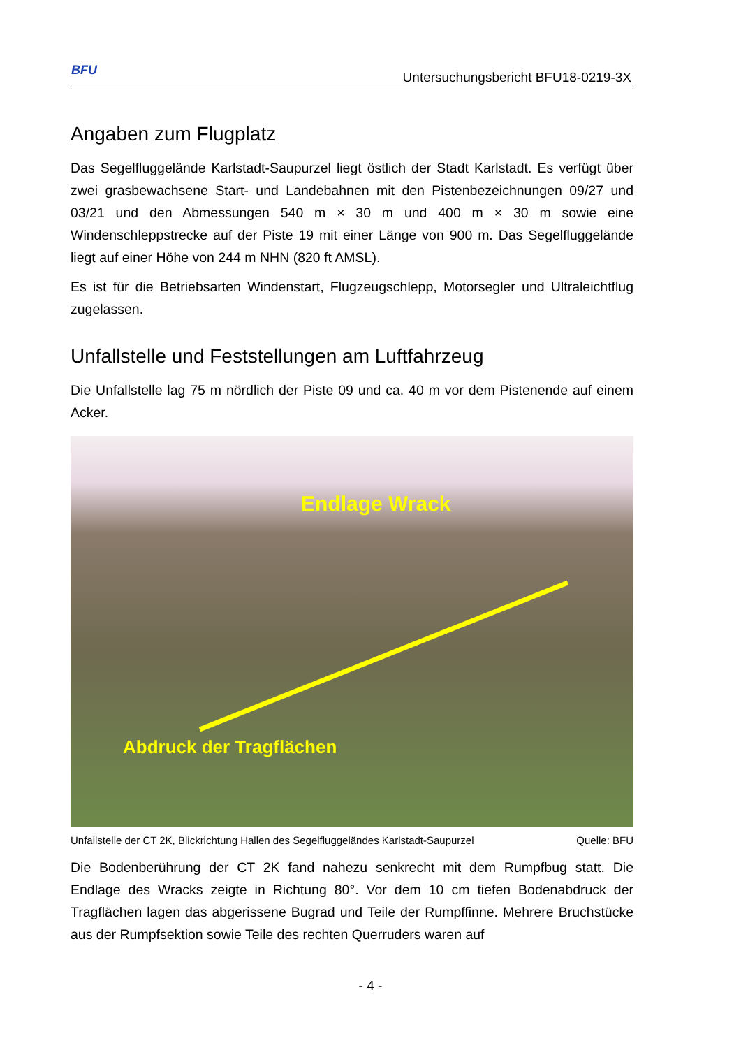BFU
Untersuchungsbericht BFU18-0219-3X
Angaben zum Flugplatz
Das Segelfluggelände Karlstadt-Saupurzel liegt östlich der Stadt Karlstadt. Es verfügt über zwei grasbewachsene Start- und Landebahnen mit den Pistenbezeichnungen 09/27 und 03/21 und den Abmessungen 540 m × 30 m und 400 m × 30 m sowie eine Windenschleppstrecke auf der Piste 19 mit einer Länge von 900 m. Das Segelflugge­lände liegt auf einer Höhe von 244 m NHN (820 ft AMSL).
Es ist für die Betriebsarten Windenstart, Flugzeugschlepp, Motorsegler und Ultra­leichtflug zugelassen.
Unfallstelle und Feststellungen am Luftfahrzeug
Die Unfallstelle lag 75 m nördlich der Piste 09 und ca. 40 m vor dem Pistenende auf einem Acker.
Endlage Wrack
Abdruck der Tragflächen
Unfallstelle der CT 2K, Blickrichtung Hallen des Segelfluggeländes Karlstadt-Saupurzel Quelle: BFU
Die Bodenberührung der CT 2K fand nahezu senkrecht mit dem Rumpfbug statt. Die Endlage des Wracks zeigte in Richtung 80°. Vor dem 10 cm tiefen Bodenabdruck der Tragflächen lagen das abgerissene Bugrad und Teile der Rumpffinne. Mehrere Bruchstücke aus der Rumpfsektion sowie Teile des rechten Querruders waren auf
- 4 -